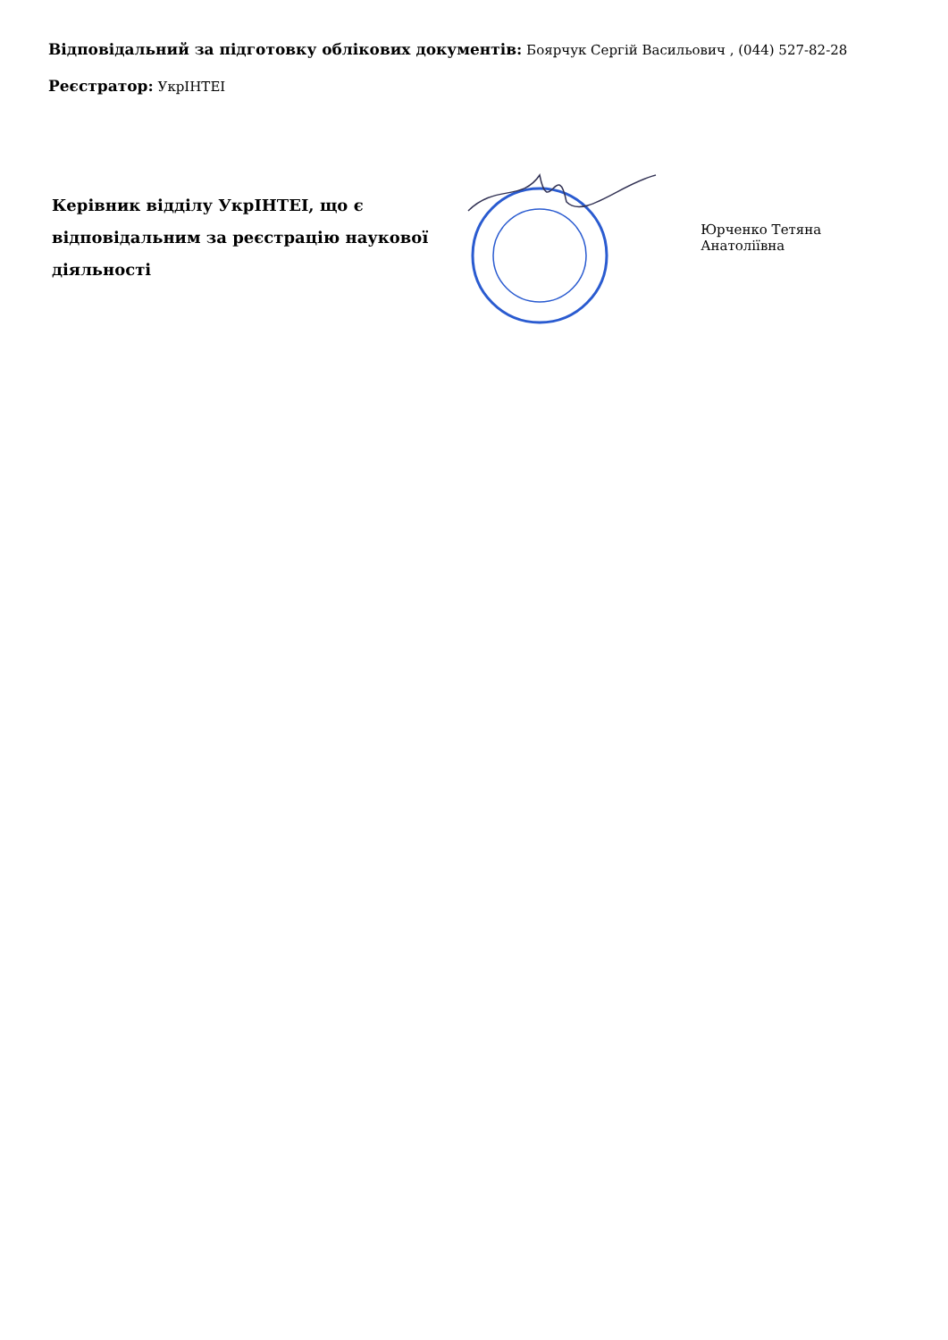Відповідальний за підготовку облікових документів: Боярчук Сергій Васильович , (044) 527-82-28
Реєстратор: УкрІНТЕІ
Керівник відділу УкрІНТЕІ, що є відповідальним за реєстрацію наукової діяльності
Юрченко Тетяна Анатоліївна